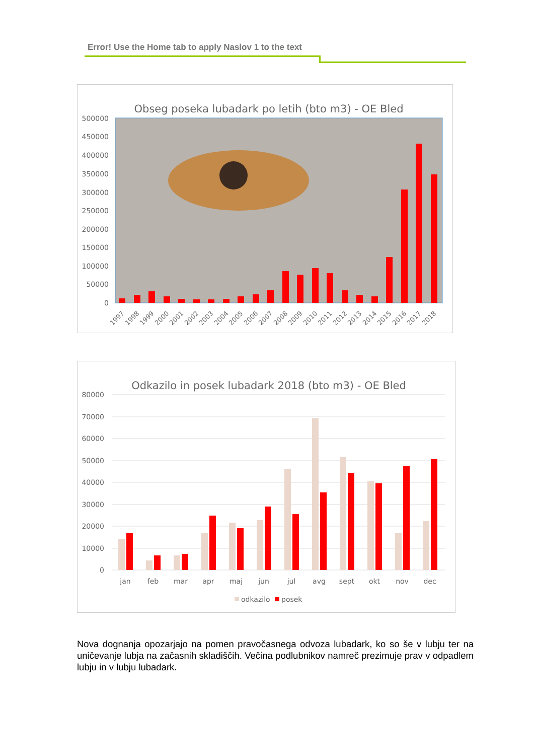Error! Use the Home tab to apply Naslov 1 to the text
Obseg poseka lubadark po letih (bto m3) - OE Bled
500000
450000
400000
350000
300000
250000
200000
150000
100000
50000
0
1997
1998
1999
2000
2001
2002
2003
2004
2005
2006
2007
2008
2009
2010
2011
2012
2013
2014
2015
2016
2017
2018
Odkazilo in posek lubadark 2018 (bto m3) - OE Bled
80000
70000
60000
50000
40000
30000
20000
10000
0
jan
feb
mar
apr
maj
jun
jul
avg
sept
okt
nov
dec
odkazilo
posek
Nova dognanja opozarjajo na pomen pravočasnega odvoza lubadark, ko so še v lubju ter na uničevanje lubja na začasnih skladiščih. Večina podlubnikov namreč prezimuje prav v odpadlem lubju in v lubju lubadark.